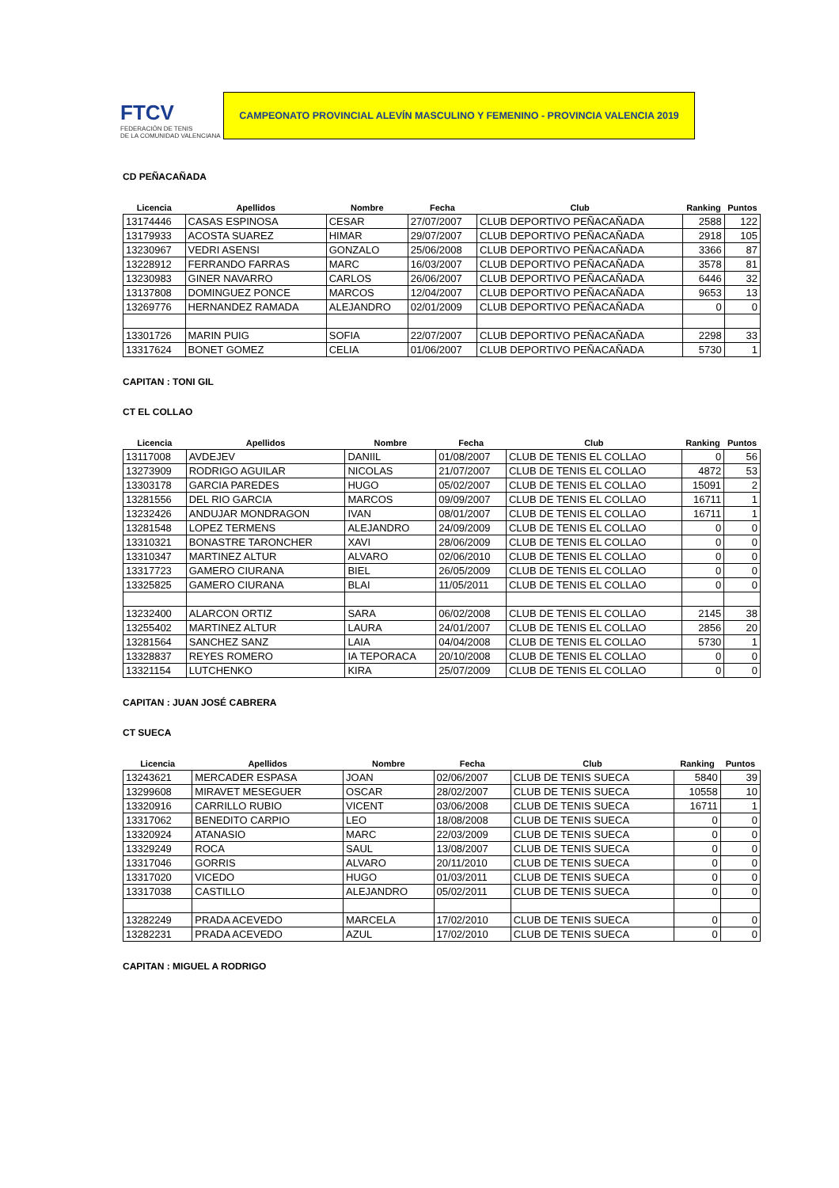FTCV
FEDERACIÓN DE TENIS
DE LA COMUNIDAD VALENCIANA
CAMPEONATO PROVINCIAL ALEVÍN MASCULINO Y FEMENINO - PROVINCIA VALENCIA 2019
CD PEÑACAÑADA
| Licencia | Apellidos | Nombre | Fecha | Club | Ranking | Puntos |
| --- | --- | --- | --- | --- | --- | --- |
| 13174446 | CASAS ESPINOSA | CESAR | 27/07/2007 | CLUB DEPORTIVO PEÑACAÑADA | 2588 | 122 |
| 13179933 | ACOSTA SUAREZ | HIMAR | 29/07/2007 | CLUB DEPORTIVO PEÑACAÑADA | 2918 | 105 |
| 13230967 | VEDRI ASENSI | GONZALO | 25/06/2008 | CLUB DEPORTIVO PEÑACAÑADA | 3366 | 87 |
| 13228912 | FERRANDO FARRAS | MARC | 16/03/2007 | CLUB DEPORTIVO PEÑACAÑADA | 3578 | 81 |
| 13230983 | GINER NAVARRO | CARLOS | 26/06/2007 | CLUB DEPORTIVO PEÑACAÑADA | 6446 | 32 |
| 13137808 | DOMINGUEZ PONCE | MARCOS | 12/04/2007 | CLUB DEPORTIVO PEÑACAÑADA | 9653 | 13 |
| 13269776 | HERNANDEZ RAMADA | ALEJANDRO | 02/01/2009 | CLUB DEPORTIVO PEÑACAÑADA | 0 | 0 |
| 13301726 | MARIN PUIG | SOFIA | 22/07/2007 | CLUB DEPORTIVO PEÑACAÑADA | 2298 | 33 |
| 13317624 | BONET GOMEZ | CELIA | 01/06/2007 | CLUB DEPORTIVO PEÑACAÑADA | 5730 | 1 |
CAPITAN : TONI GIL
CT EL COLLAO
| Licencia | Apellidos | Nombre | Fecha | Club | Ranking | Puntos |
| --- | --- | --- | --- | --- | --- | --- |
| 13117008 | AVDEJEV | DANIIL | 01/08/2007 | CLUB DE TENIS EL COLLAO | 0 | 56 |
| 13273909 | RODRIGO AGUILAR | NICOLAS | 21/07/2007 | CLUB DE TENIS EL COLLAO | 4872 | 53 |
| 13303178 | GARCIA PAREDES | HUGO | 05/02/2007 | CLUB DE TENIS EL COLLAO | 15091 | 2 |
| 13281556 | DEL RIO GARCIA | MARCOS | 09/09/2007 | CLUB DE TENIS EL COLLAO | 16711 | 1 |
| 13232426 | ANDUJAR MONDRAGON | IVAN | 08/01/2007 | CLUB DE TENIS EL COLLAO | 16711 | 1 |
| 13281548 | LOPEZ TERMENS | ALEJANDRO | 24/09/2009 | CLUB DE TENIS EL COLLAO | 0 | 0 |
| 13310321 | BONASTRE TARONCHER | XAVI | 28/06/2009 | CLUB DE TENIS EL COLLAO | 0 | 0 |
| 13310347 | MARTINEZ ALTUR | ALVARO | 02/06/2010 | CLUB DE TENIS EL COLLAO | 0 | 0 |
| 13317723 | GAMERO CIURANA | BIEL | 26/05/2009 | CLUB DE TENIS EL COLLAO | 0 | 0 |
| 13325825 | GAMERO CIURANA | BLAI | 11/05/2011 | CLUB DE TENIS EL COLLAO | 0 | 0 |
| 13232400 | ALARCON ORTIZ | SARA | 06/02/2008 | CLUB DE TENIS EL COLLAO | 2145 | 38 |
| 13255402 | MARTINEZ ALTUR | LAURA | 24/01/2007 | CLUB DE TENIS EL COLLAO | 2856 | 20 |
| 13281564 | SANCHEZ SANZ | LAIA | 04/04/2008 | CLUB DE TENIS EL COLLAO | 5730 | 1 |
| 13328837 | REYES ROMERO | IA TEPORACA | 20/10/2008 | CLUB DE TENIS EL COLLAO | 0 | 0 |
| 13321154 | LUTCHENKO | KIRA | 25/07/2009 | CLUB DE TENIS EL COLLAO | 0 | 0 |
CAPITAN : JUAN JOSÉ CABRERA
CT SUECA
| Licencia | Apellidos | Nombre | Fecha | Club | Ranking | Puntos |
| --- | --- | --- | --- | --- | --- | --- |
| 13243621 | MERCADER ESPASA | JOAN | 02/06/2007 | CLUB DE TENIS SUECA | 5840 | 39 |
| 13299608 | MIRAVET MESEGUER | OSCAR | 28/02/2007 | CLUB DE TENIS SUECA | 10558 | 10 |
| 13320916 | CARRILLO RUBIO | VICENT | 03/06/2008 | CLUB DE TENIS SUECA | 16711 | 1 |
| 13317062 | BENEDITO CARPIO | LEO | 18/08/2008 | CLUB DE TENIS SUECA | 0 | 0 |
| 13320924 | ATANASIO | MARC | 22/03/2009 | CLUB DE TENIS SUECA | 0 | 0 |
| 13329249 | ROCA | SAUL | 13/08/2007 | CLUB DE TENIS SUECA | 0 | 0 |
| 13317046 | GORRIS | ALVARO | 20/11/2010 | CLUB DE TENIS SUECA | 0 | 0 |
| 13317020 | VICEDO | HUGO | 01/03/2011 | CLUB DE TENIS SUECA | 0 | 0 |
| 13317038 | CASTILLO | ALEJANDRO | 05/02/2011 | CLUB DE TENIS SUECA | 0 | 0 |
| 13282249 | PRADA ACEVEDO | MARCELA | 17/02/2010 | CLUB DE TENIS SUECA | 0 | 0 |
| 13282231 | PRADA ACEVEDO | AZUL | 17/02/2010 | CLUB DE TENIS SUECA | 0 | 0 |
CAPITAN : MIGUEL A RODRIGO